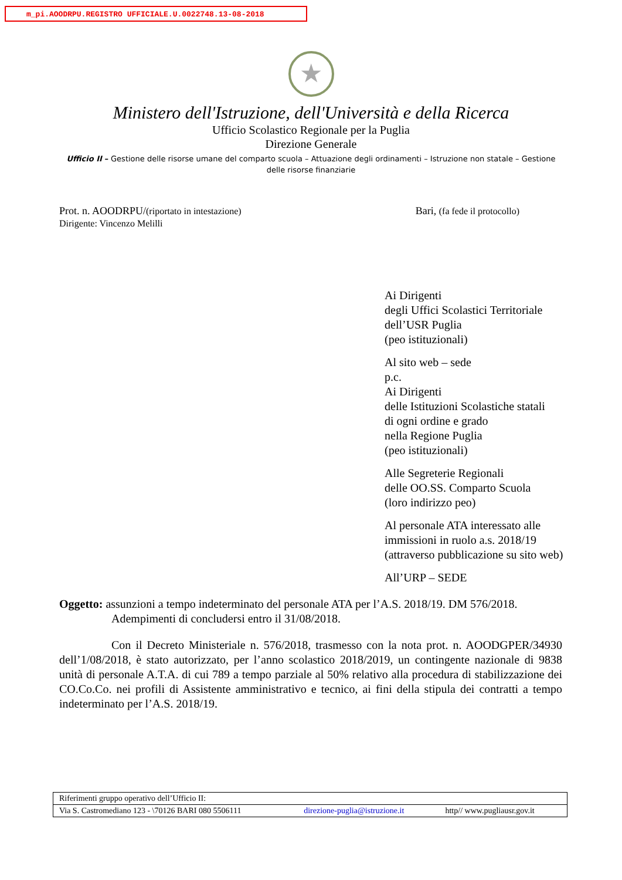m_pi.AOODRPU.REGISTRO UFFICIALE.U.0022748.13-08-2018
★
Ministero dell'Istruzione, dell'Università e della Ricerca
Ufficio Scolastico Regionale per la Puglia
Direzione Generale
Ufficio II – Gestione delle risorse umane del comparto scuola – Attuazione degli ordinamenti – Istruzione non statale – Gestione delle risorse finanziarie
Prot. n. AOODRPU/(riportato in intestazione)
Dirigente: Vincenzo Melilli
Bari, (fa fede il protocollo)
Ai Dirigenti
degli Uffici Scolastici Territoriale
dell’USR Puglia
(peo istituzionali)
Al sito web – sede
p.c.
Ai Dirigenti
delle Istituzioni Scolastiche statali
di ogni ordine e grado
nella Regione Puglia
(peo istituzionali)
Alle Segreterie Regionali
delle OO.SS. Comparto Scuola
(loro indirizzo peo)
Al personale ATA interessato alle
immissioni in ruolo a.s. 2018/19
(attraverso pubblicazione su sito web)
All’URP – SEDE
Oggetto: assunzioni a tempo indeterminato del personale ATA per l’A.S. 2018/19. DM 576/2018.
Adempimenti di concludersi entro il 31/08/2018.
Con il Decreto Ministeriale n. 576/2018, trasmesso con la nota prot. n. AOODGPER/34930 dell’1/08/2018, è stato autorizzato, per l’anno scolastico 2018/2019, un contingente nazionale di 9838 unità di personale A.T.A. di cui 789 a tempo parziale al 50% relativo alla procedura di stabilizzazione dei CO.Co.Co. nei profili di Assistente amministrativo e tecnico, ai fini della stipula dei contratti a tempo indeterminato per l’A.S. 2018/19.
| Riferimenti gruppo operativo dell’Ufficio II: | | |
| Via S. Castromediano 123 - \70126 BARI 080 5506111 | direzione-puglia@istruzione.it | http// www.pugliausr.gov.it |